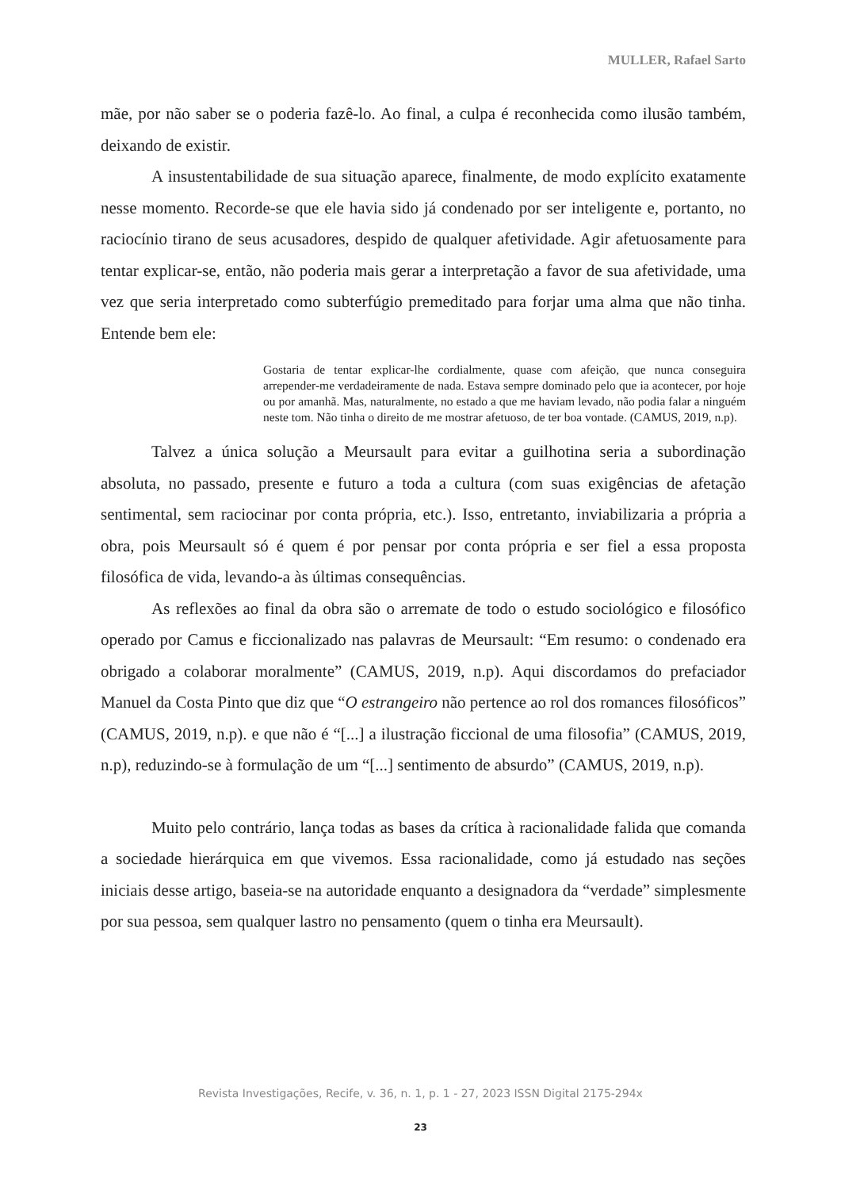MULLER, Rafael Sarto
mãe, por não saber se o poderia fazê-lo. Ao final, a culpa é reconhecida como ilusão também, deixando de existir.
A insustentabilidade de sua situação aparece, finalmente, de modo explícito exatamente nesse momento. Recorde-se que ele havia sido já condenado por ser inteligente e, portanto, no raciocínio tirano de seus acusadores, despido de qualquer afetividade. Agir afetuosamente para tentar explicar-se, então, não poderia mais gerar a interpretação a favor de sua afetividade, uma vez que seria interpretado como subterfúgio premeditado para forjar uma alma que não tinha. Entende bem ele:
Gostaria de tentar explicar-lhe cordialmente, quase com afeição, que nunca conseguira arrepender-me verdadeiramente de nada. Estava sempre dominado pelo que ia acontecer, por hoje ou por amanhã. Mas, naturalmente, no estado a que me haviam levado, não podia falar a ninguém neste tom. Não tinha o direito de me mostrar afetuoso, de ter boa vontade. (CAMUS, 2019, n.p).
Talvez a única solução a Meursault para evitar a guilhotina seria a subordinação absoluta, no passado, presente e futuro a toda a cultura (com suas exigências de afetação sentimental, sem raciocinar por conta própria, etc.). Isso, entretanto, inviabilizaria a própria a obra, pois Meursault só é quem é por pensar por conta própria e ser fiel a essa proposta filosófica de vida, levando-a às últimas consequências.
As reflexões ao final da obra são o arremate de todo o estudo sociológico e filosófico operado por Camus e ficcionalizado nas palavras de Meursault: “Em resumo: o condenado era obrigado a colaborar moralmente” (CAMUS, 2019, n.p). Aqui discordamos do prefaciador Manuel da Costa Pinto que diz que “O estrangeiro não pertence ao rol dos romances filosóficos” (CAMUS, 2019, n.p). e que não é “[...] a ilustração ficcional de uma filosofia” (CAMUS, 2019, n.p), reduzindo-se à formulação de um “[...] sentimento de absurdo” (CAMUS, 2019, n.p).
Muito pelo contrário, lança todas as bases da crítica à racionalidade falida que comanda a sociedade hierárquica em que vivemos. Essa racionalidade, como já estudado nas seções iniciais desse artigo, baseia-se na autoridade enquanto a designadora da “verdade” simplesmente por sua pessoa, sem qualquer lastro no pensamento (quem o tinha era Meursault).
Revista Investigações, Recife, v. 36, n. 1, p. 1 - 27, 2023 ISSN Digital 2175-294x
23